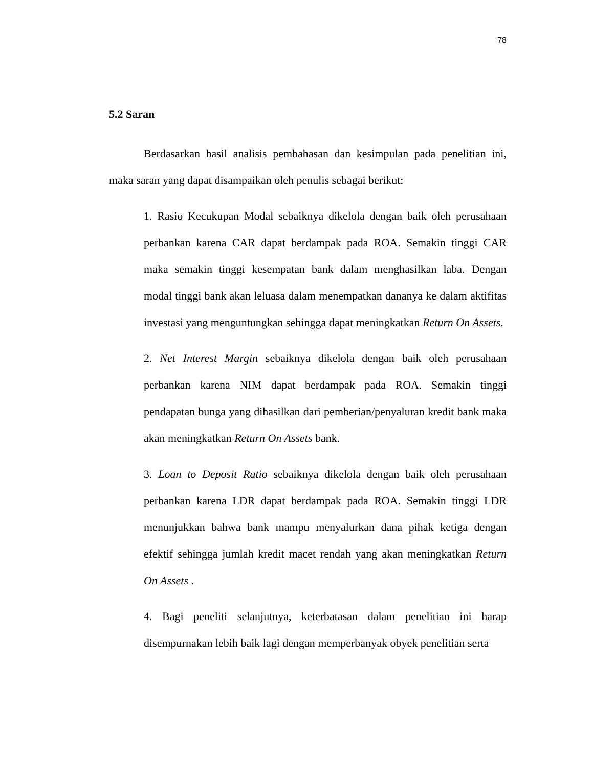78
5.2 Saran
Berdasarkan hasil analisis pembahasan dan kesimpulan pada penelitian ini, maka saran yang dapat disampaikan oleh penulis sebagai berikut:
1. Rasio Kecukupan Modal sebaiknya dikelola dengan baik oleh perusahaan perbankan karena CAR dapat berdampak pada ROA. Semakin tinggi CAR maka semakin tinggi kesempatan bank dalam menghasilkan laba. Dengan modal tinggi bank akan leluasa dalam menempatkan dananya ke dalam aktifitas investasi yang menguntungkan sehingga dapat meningkatkan Return On Assets.
2. Net Interest Margin sebaiknya dikelola dengan baik oleh perusahaan perbankan karena NIM dapat berdampak pada ROA. Semakin tinggi pendapatan bunga yang dihasilkan dari pemberian/penyaluran kredit bank maka akan meningkatkan Return On Assets bank.
3. Loan to Deposit Ratio sebaiknya dikelola dengan baik oleh perusahaan perbankan karena LDR dapat berdampak pada ROA. Semakin tinggi LDR menunjukkan bahwa bank mampu menyalurkan dana pihak ketiga dengan efektif sehingga jumlah kredit macet rendah yang akan meningkatkan Return On Assets .
4. Bagi peneliti selanjutnya, keterbatasan dalam penelitian ini harap disempurnakan lebih baik lagi dengan memperbanyak obyek penelitian serta